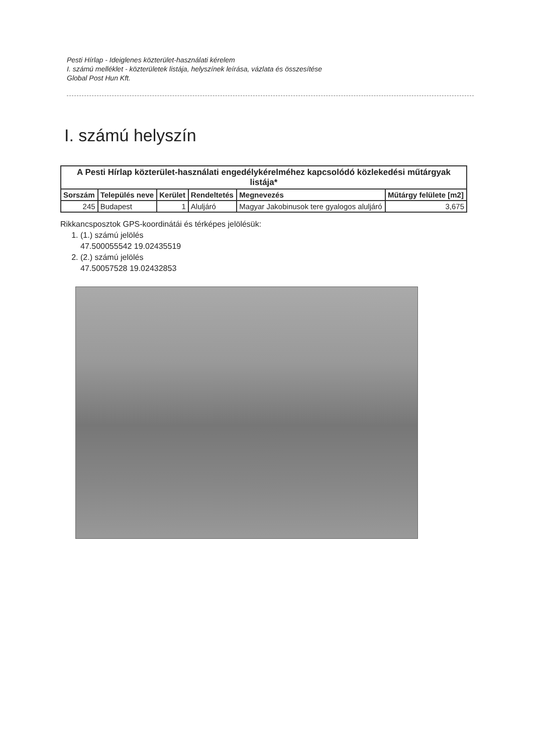Pesti Hírlap - Ideiglenes közterület-használati kérelem
I. számú melléklet - közterületek listája, helyszínek leírása, vázlata és összesítése
Global Post Hun Kft.
I. számú helyszín
| A Pesti Hírlap közterület-használati engedélykérelméhez kapcsolódó közlekedési műtárgyak listája* | | | | | |
| --- | --- | --- | --- | --- | --- |
| Sorszám | Település neve | Kerület | Rendeltetés | Megnevezés | Műtárgy felülete [m2] |
| 245 | Budapest | 1 | Aluljáró | Magyar Jakobinusok tere gyalogos aluljáró | 3,675 |
Rikkancsposztok GPS-koordinátái és térképes jelölésük:
1. (1.) számú jelölés
47.500055542 19.02435519
2. (2.) számú jelölés
47.50057528 19.02432853